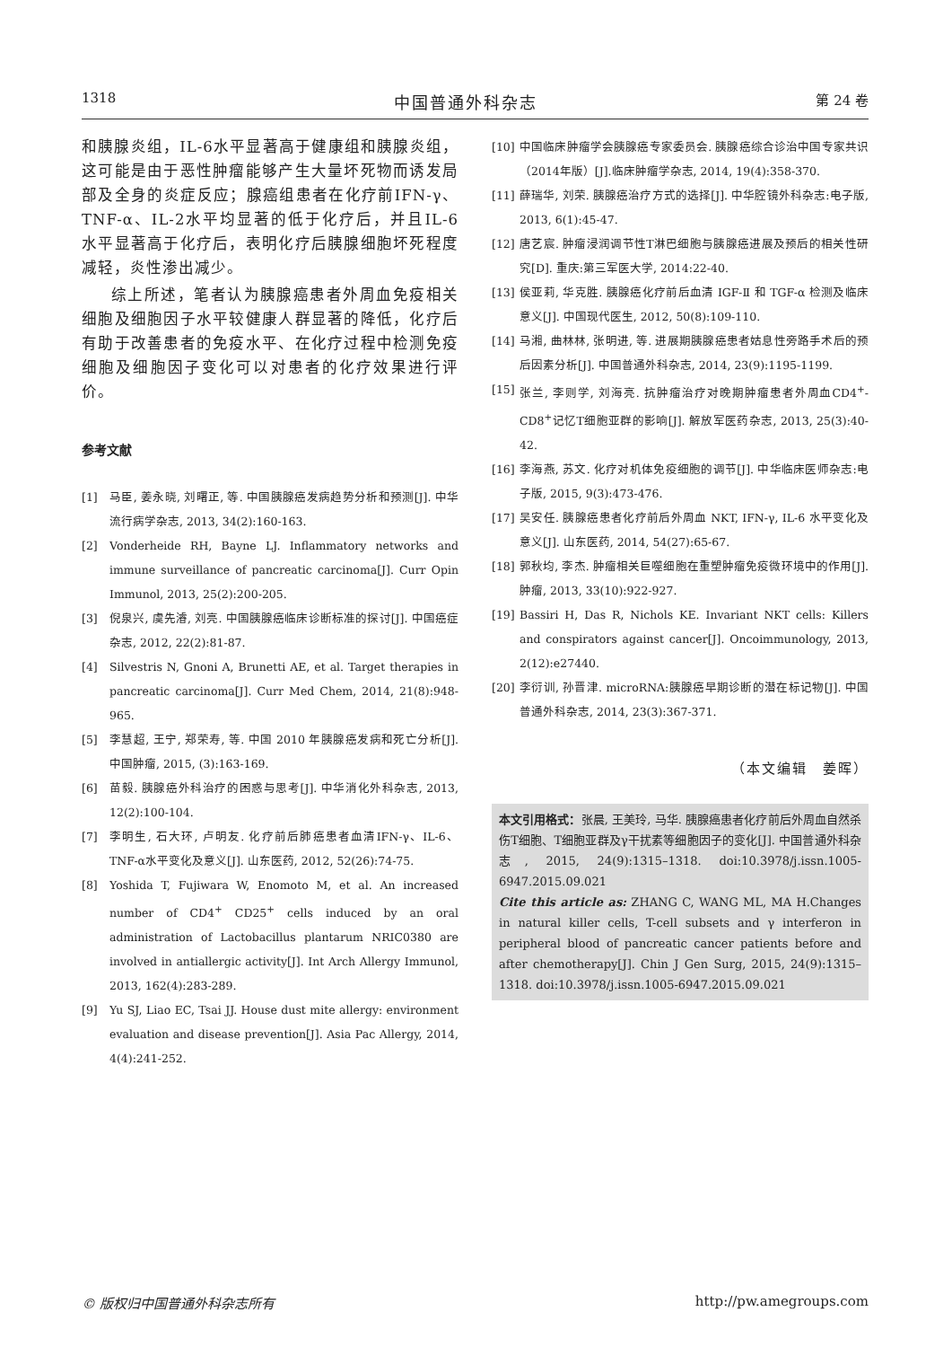1318 中国普通外科杂志 第 24 卷
和胰腺炎组，IL-6水平显著高于健康组和胰腺炎组，这可能是由于恶性肿瘤能够产生大量坏死物而诱发局部及全身的炎症反应；腺癌组患者在化疗前IFN-γ、TNF-α、IL-2水平均显著的低于化疗后，并且IL-6水平显著高于化疗后，表明化疗后胰腺细胞坏死程度减轻，炎性渗出减少。
综上所述，笔者认为胰腺癌患者外周血免疫相关细胞及细胞因子水平较健康人群显著的降低，化疗后有助于改善患者的免疫水平、在化疗过程中检测免疫细胞及细胞因子变化可以对患者的化疗效果进行评价。
参考文献
[1] 马臣, 姜永晓, 刘曙正, 等. 中国胰腺癌发病趋势分析和预测[J]. 中华流行病学杂志, 2013, 34(2):160-163.
[2] Vonderheide RH, Bayne LJ. Inflammatory networks and immune surveillance of pancreatic carcinoma[J]. Curr Opin Immunol, 2013, 25(2):200-205.
[3] 倪泉兴, 虞先濬, 刘亮. 中国胰腺癌临床诊断标准的探讨[J]. 中国癌症杂志, 2012, 22(2):81-87.
[4] Silvestris N, Gnoni A, Brunetti AE, et al. Target therapies in pancreatic carcinoma[J]. Curr Med Chem, 2014, 21(8):948-965.
[5] 李慧超, 王宁, 郑荣寿, 等. 中国 2010 年胰腺癌发病和死亡分析[J]. 中国肿瘤, 2015, (3):163-169.
[6] 苗毅. 胰腺癌外科治疗的困惑与思考[J]. 中华消化外科杂志, 2013, 12(2):100-104.
[7] 李明生, 石大环, 卢明友. 化疗前后肺癌患者血清IFN-γ、IL-6、TNF-α水平变化及意义[J]. 山东医药, 2012, 52(26):74-75.
[8] Yoshida T, Fujiwara W, Enomoto M, et al. An increased number of CD4<sup>+</sup> CD25<sup>+</sup> cells induced by an oral administration of Lactobacillus plantarum NRIC0380 are involved in antiallergic activity[J]. Int Arch Allergy Immunol, 2013, 162(4):283-289.
[9] Yu SJ, Liao EC, Tsai JJ. House dust mite allergy: environment evaluation and disease prevention[J]. Asia Pac Allergy, 2014, 4(4):241-252.
[10] 中国临床肿瘤学会胰腺癌专家委员会. 胰腺癌综合诊治中国专家共识（2014年版）[J].临床肿瘤学杂志, 2014, 19(4):358-370.
[11] 薛瑞华, 刘荣. 胰腺癌治疗方式的选择[J]. 中华腔镜外科杂志:电子版, 2013, 6(1):45-47.
[12] 唐艺宸. 肿瘤浸润调节性T淋巴细胞与胰腺癌进展及预后的相关性研究[D]. 重庆:第三军医大学, 2014:22-40.
[13] 侯亚莉, 华克胜. 胰腺癌化疗前后血清 IGF-Ⅱ 和 TGF-α 检测及临床意义[J]. 中国现代医生, 2012, 50(8):109-110.
[14] 马湘, 曲林林, 张明进, 等. 进展期胰腺癌患者姑息性旁路手术后的预后因素分析[J]. 中国普通外科杂志, 2014, 23(9):1195-1199.
[15] 张兰, 李则学, 刘海亮. 抗肿瘤治疗对晚期肿瘤患者外周血CD4<sup>+</sup>-CD8<sup>+</sup>记忆T细胞亚群的影响[J]. 解放军医药杂志, 2013, 25(3):40-42.
[16] 李海燕, 苏文. 化疗对机体免疫细胞的调节[J]. 中华临床医师杂志:电子版, 2015, 9(3):473-476.
[17] 吴安任. 胰腺癌患者化疗前后外周血 NKT, IFN-γ, IL-6 水平变化及意义[J]. 山东医药, 2014, 54(27):65-67.
[18] 郭秋均, 李杰. 肿瘤相关巨噬细胞在重塑肿瘤免疫微环境中的作用[J]. 肿瘤, 2013, 33(10):922-927.
[19] Bassiri H, Das R, Nichols KE. Invariant NKT cells: Killers and conspirators against cancer[J]. Oncoimmunology, 2013, 2(12):e27440.
[20] 李衍训, 孙晋津. microRNA:胰腺癌早期诊断的潜在标记物[J]. 中国普通外科杂志, 2014, 23(3):367-371.
（本文编辑　姜晖）
本文引用格式：张晨, 王美玲, 马华. 胰腺癌患者化疗前后外周血自然杀伤T细胞、T细胞亚群及γ干扰素等细胞因子的变化[J]. 中国普通外科杂志, 2015, 24(9):1315–1318. doi:10.3978/j.issn.1005-6947.2015.09.021
Cite this article as: ZHANG C, WANG ML, MA H.Changes in natural killer cells, T-cell subsets and γ interferon in peripheral blood of pancreatic cancer patients before and after chemotherapy[J]. Chin J Gen Surg, 2015, 24(9):1315–1318. doi:10.3978/j.issn.1005-6947.2015.09.021
© 版权归中国普通外科杂志所有 http://pw.amegroups.com